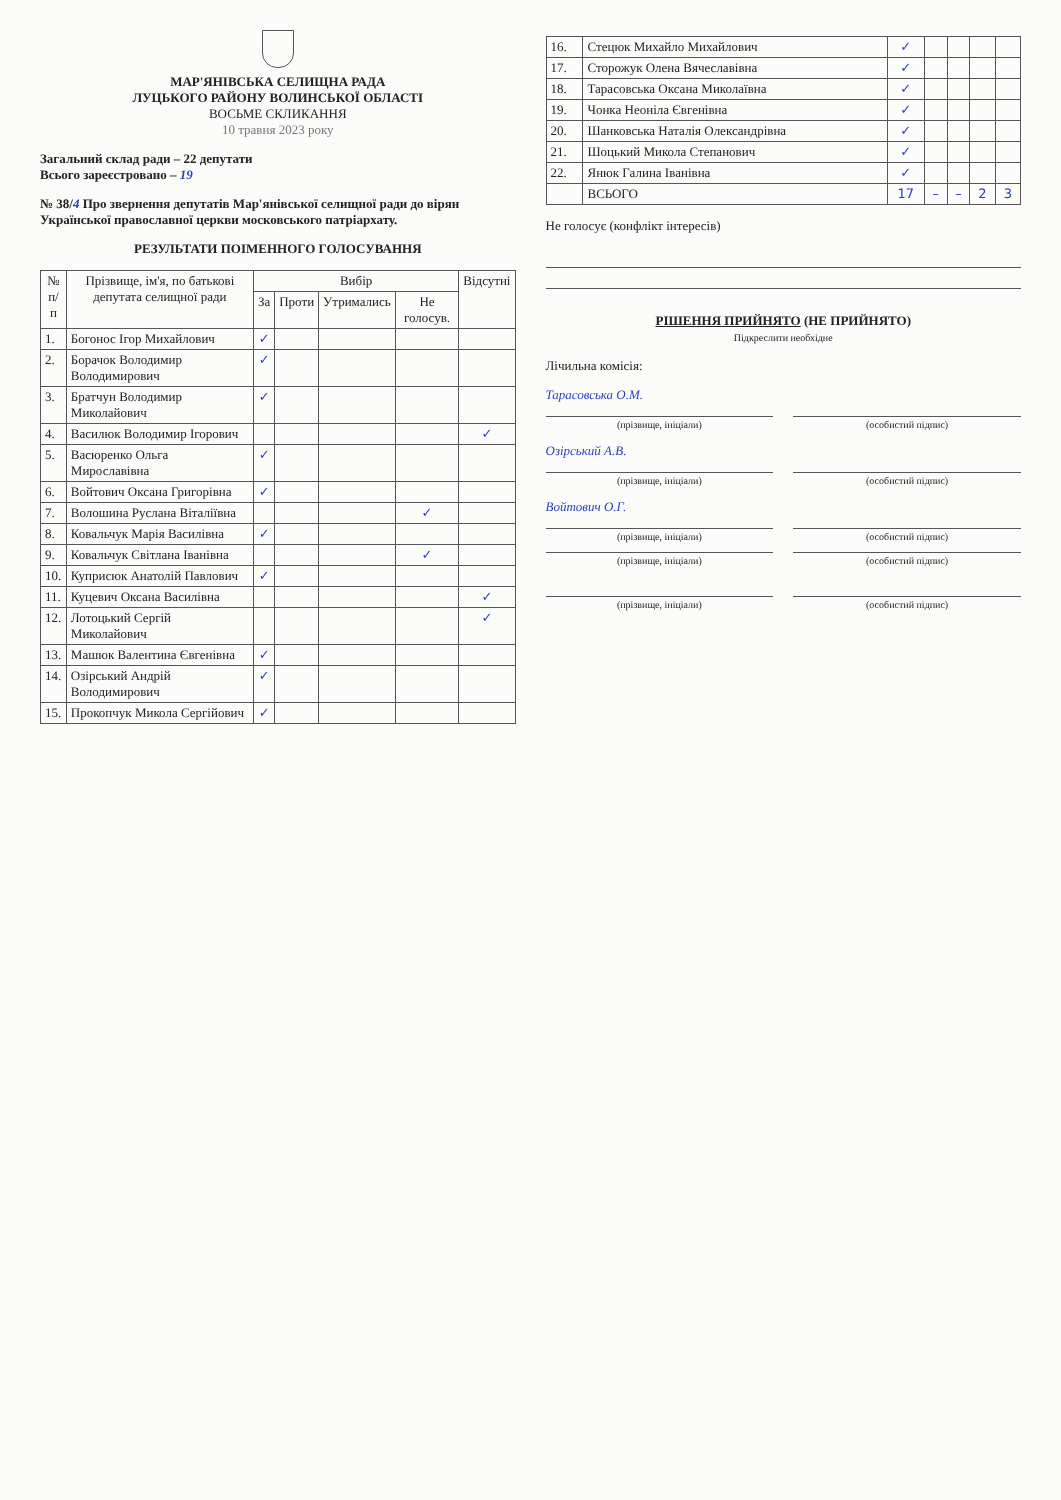МАР'ЯНІВСЬКА СЕЛИЩНА РАДА
ЛУЦЬКОГО РАЙОНУ ВОЛИНСЬКОЇ ОБЛАСТІ
ВОСЬМЕ СКЛИКАННЯ
10 травня 2023 року
Загальний склад ради – 22 депутати
Всього зареєстровано – 19
№ 38/4 Про звернення депутатів Мар'янівської селищної ради до вірян Української православної церкви московського патріархату.
РЕЗУЛЬТАТИ ПОІМЕННОГО ГОЛОСУВАННЯ
| № п/п | Прізвище, ім'я, по батькові депутата селищної ради | Вибір | | | | Відсутні |
| --- | --- | --- | --- | --- | --- | --- |
| | | За | Проти | Утримались | Не голосув. | |
| 1. | Богонос Ігор Михайлович | ✓ | | | | |
| 2. | Борачок Володимир Володимирович | ✓ | | | | |
| 3. | Братчун Володимир Миколайович | ✓ | | | | |
| 4. | Василюк Володимир Ігорович | | | | | ✓ |
| 5. | Васюренко Ольга Мирославівна | ✓ | | | | |
| 6. | Войтович Оксана Григорівна | ✓ | | | | |
| 7. | Волошина Руслана Віталіївна | | | | ✓ | |
| 8. | Ковальчук Марія Василівна | ✓ | | | | |
| 9. | Ковальчук Світлана Іванівна | | | | ✓ | |
| 10. | Куприсюк Анатолій Павлович | ✓ | | | | |
| 11. | Куцевич Оксана Василівна | | | | | ✓ |
| 12. | Лотоцький Сергій Миколайович | | | | | ✓ |
| 13. | Машюк Валентина Євгенівна | ✓ | | | | |
| 14. | Озірський Андрій Володимирович | ✓ | | | | |
| 15. | Прокопчук Микола Сергійович | ✓ | | | | |
| 16. | Стецюк Михайло Михайлович | ✓ | | | | |
| 17. | Сторожук Олена Вячеславівна | ✓ | | | | |
| 18. | Тарасовська Оксана Миколаївна | ✓ | | | | |
| 19. | Чонка Неоніла Євгенівна | ✓ | | | | |
| 20. | Шанковська Наталія Олександрівна | ✓ | | | | |
| 21. | Шоцький Микола Степанович | ✓ | | | | |
| 22. | Янюк Галина Іванівна | ✓ | | | | |
| | ВСЬОГО | 17 | – | – | 2 | 3 |
Не голосує (конфлікт інтересів)
РІШЕННЯ ПРИЙНЯТО (НЕ ПРИЙНЯТО)
Підкреслити необхідне
Лічильна комісія:
Тарасовська О.М.
(прізвище, ініціали) (особистий підпис)
Озірський А.В.
(прізвище, ініціали) (особистий підпис)
Войтович О.Г.
(прізвище, ініціали) (особистий підпис)
(прізвище, ініціали) (особистий підпис)
(прізвище, ініціали) (особистий підпис)